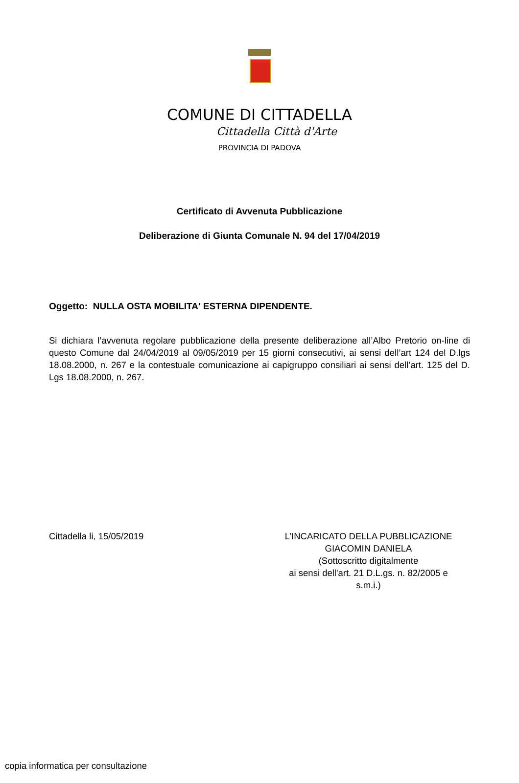COMUNE DI CITTADELLA
Cittadella Città d'Arte
PROVINCIA DI PADOVA
Certificato di Avvenuta Pubblicazione
Deliberazione di Giunta Comunale N. 94 del 17/04/2019
Oggetto: NULLA OSTA MOBILITA' ESTERNA DIPENDENTE.
Si dichiara l’avvenuta regolare pubblicazione della presente deliberazione all’Albo Pretorio on-line di questo Comune dal 24/04/2019 al 09/05/2019 per 15 giorni consecutivi, ai sensi dell’art 124 del D.lgs 18.08.2000, n. 267 e la contestuale comunicazione ai capigruppo consiliari ai sensi dell’art. 125 del D. Lgs 18.08.2000, n. 267.
Cittadella li, 15/05/2019 L’INCARICATO DELLA PUBBLICAZIONE
GIACOMIN DANIELA
(Sottoscritto digitalmente
ai sensi dell'art. 21 D.L.gs. n. 82/2005 e
s.m.i.)
copia informatica per consultazione